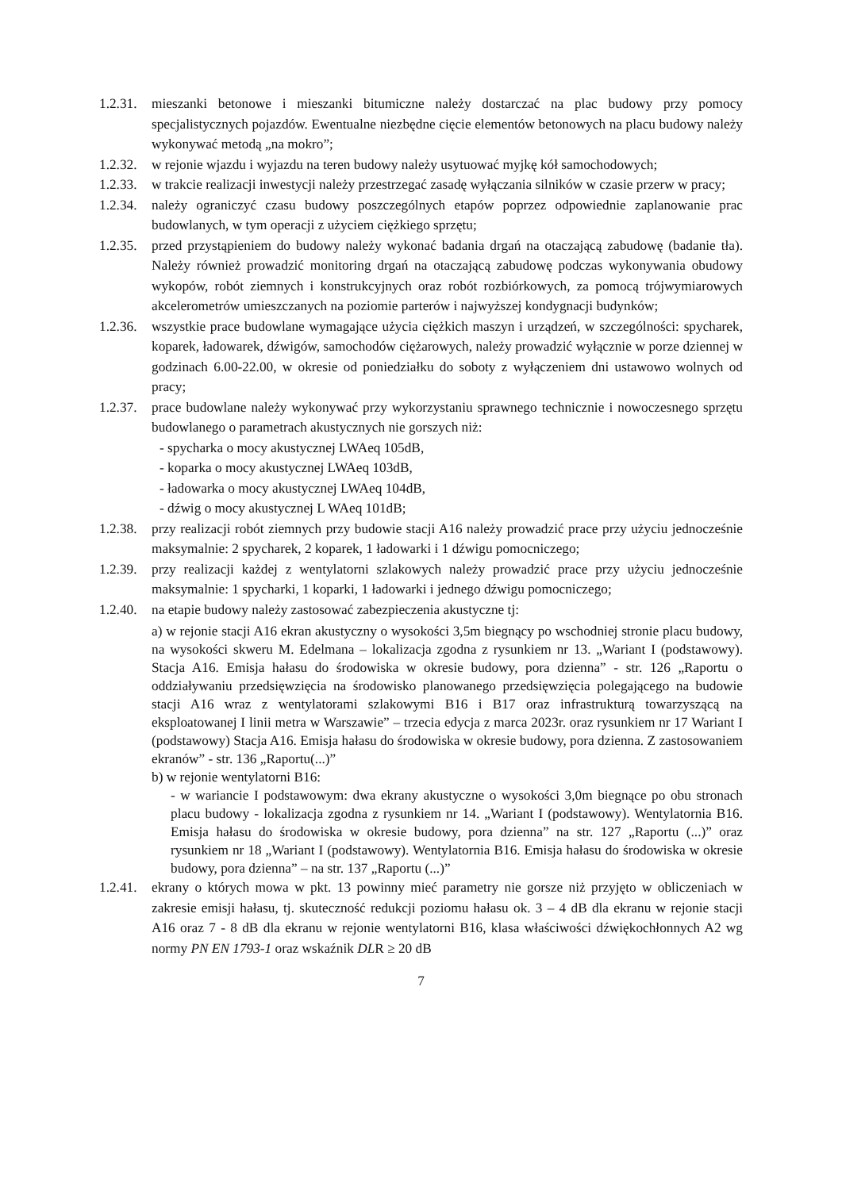1.2.31.
mieszanki betonowe i mieszanki bitumiczne należy dostarczać na plac budowy przy pomocy specjalistycznych pojazdów. Ewentualne niezbędne cięcie elementów betonowych na placu budowy należy wykonywać metodą „na mokro”;
1.2.32.
w rejonie wjazdu i wyjazdu na teren budowy należy usytuować myjkę kół samochodowych;
1.2.33.
w trakcie realizacji inwestycji należy przestrzegać zasadę wyłączania silników w czasie przerw w pracy;
1.2.34.
należy ograniczyć czasu budowy poszczególnych etapów poprzez odpowiednie zaplanowanie prac budowlanych, w tym operacji z użyciem ciężkiego sprzętu;
1.2.35.
przed przystąpieniem do budowy należy wykonać badania drgań na otaczającą zabudowę (badanie tła). Należy również prowadzić monitoring drgań na otaczającą zabudowę podczas wykonywania obudowy wykopów, robót ziemnych i konstrukcyjnych oraz robót rozbiórkowych, za pomocą trójwymiarowych akcelerometrów umieszczanych na poziomie parterów i najwyższej kondygnacji budynków;
1.2.36.
wszystkie prace budowlane wymagające użycia ciężkich maszyn i urządzeń, w szczególności: spycharek, koparek, ładowarek, dźwigów, samochodów ciężarowych, należy prowadzić wyłącznie w porze dziennej w godzinach 6.00-22.00, w okresie od poniedziałku do soboty z wyłączeniem dni ustawowo wolnych od pracy;
1.2.37.
prace budowlane należy wykonywać przy wykorzystaniu sprawnego technicznie i nowoczesnego sprzętu budowlanego o parametrach akustycznych nie gorszych niż:
- spycharka o mocy akustycznej LWAeq 105dB,
- koparka o mocy akustycznej LWAeq 103dB,
- ładowarka o mocy akustycznej LWAeq 104dB,
- dźwig o mocy akustycznej L WAeq 101dB;
1.2.38.
przy realizacji robót ziemnych przy budowie stacji A16 należy prowadzić prace przy użyciu jednocześnie maksymalnie: 2 spycharek, 2 koparek, 1 ładowarki i 1 dźwigu pomocniczego;
1.2.39.
przy realizacji każdej z wentylatorni szlakowych należy prowadzić prace przy użyciu jednocześnie maksymalnie: 1 spycharki, 1 koparki, 1 ładowarki i jednego dźwigu pomocniczego;
1.2.40.
na etapie budowy należy zastosować zabezpieczenia akustyczne tj:
a) w rejonie stacji A16 ekran akustyczny o wysokości 3,5m biegnący po wschodniej stronie placu budowy, na wysokości skweru M. Edelmana – lokalizacja zgodna z rysunkiem nr 13. „Wariant I (podstawowy). Stacja A16. Emisja hałasu do środowiska w okresie budowy, pora dzienna” - str. 126 „Raportu o oddziaływaniu przedsięwzięcia na środowisko planowanego przedsięwzięcia polegającego na budowie stacji A16 wraz z wentylatorami szlakowymi B16 i B17 oraz infrastrukturą towarzyszącą na eksploatowanej I linii metra w Warszawie” – trzecia edycja z marca 2023r. oraz rysunkiem nr 17 Wariant I (podstawowy) Stacja A16. Emisja hałasu do środowiska w okresie budowy, pora dzienna. Z zastosowaniem ekranów” - str. 136 „Raportu(...)”
b) w rejonie wentylatorni B16:
- w wariancie I podstawowym: dwa ekrany akustyczne o wysokości 3,0m biegnące po obu stronach placu budowy - lokalizacja zgodna z rysunkiem nr 14. „Wariant I (podstawowy). Wentylatornia B16. Emisja hałasu do środowiska w okresie budowy, pora dzienna” na str. 127 „Raportu (...)” oraz rysunkiem nr 18 „Wariant I (podstawowy). Wentylatornia B16. Emisja hałasu do środowiska w okresie budowy, pora dzienna” – na str. 137 „Raportu (...)”
1.2.41.
ekrany o których mowa w pkt. 13 powinny mieć parametry nie gorsze niż przyjęto w obliczeniach w zakresie emisji hałasu, tj. skuteczność redukcji poziomu hałasu ok. 3 – 4 dB dla ekranu w rejonie stacji A16 oraz 7 - 8 dB dla ekranu w rejonie wentylatorni B16, klasa właściwości dźwiękochłonnych A2 wg normy PN EN 1793-1 oraz wskaźnik DLR ≥ 20 dB
7